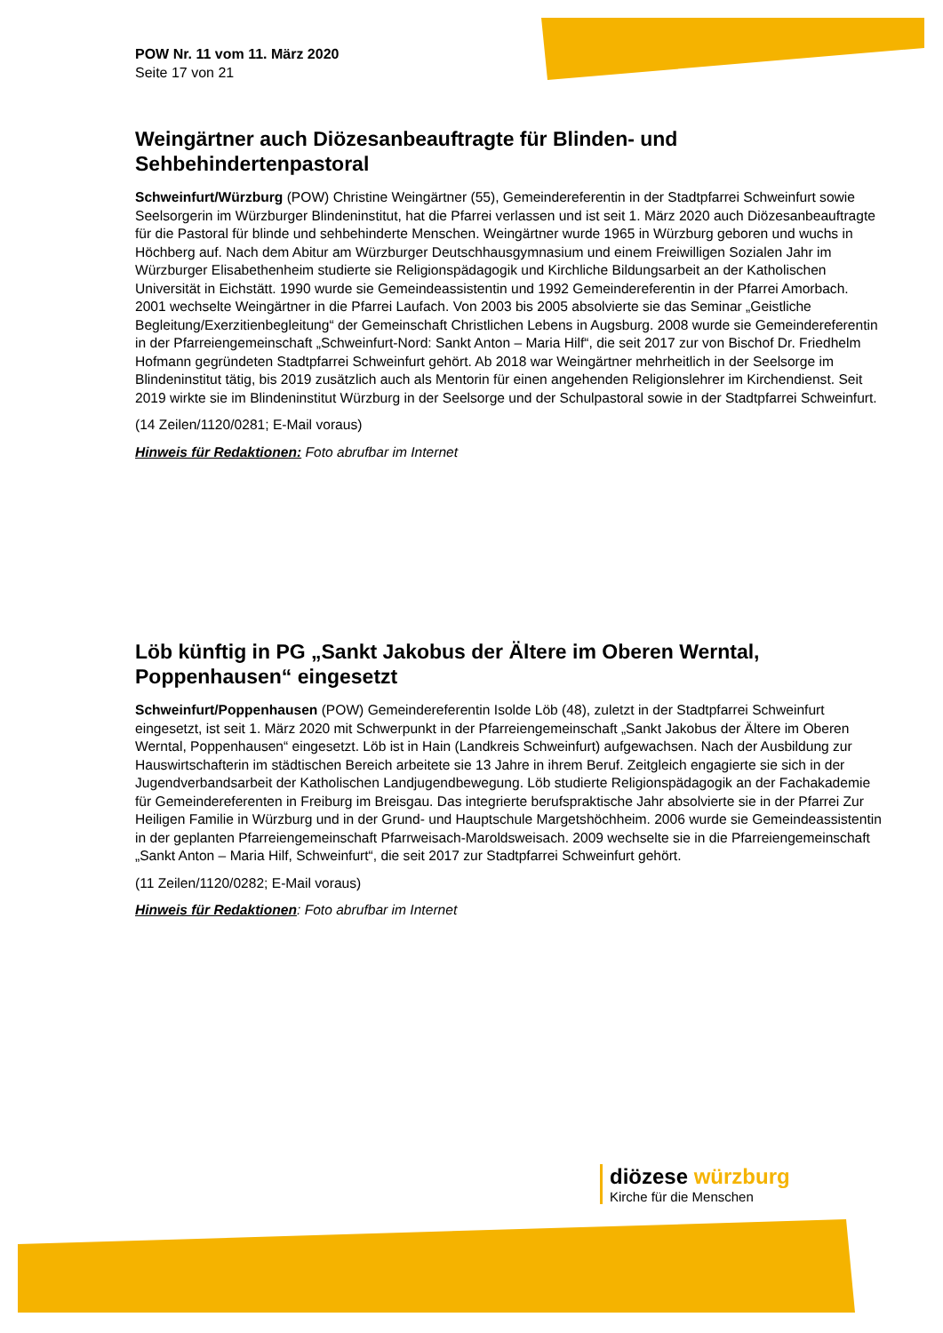POW Nr. 11 vom 11. März 2020
Seite 17 von 21
Weingärtner auch Diözesanbeauftragte für Blinden- und Sehbehindertenpastoral
Schweinfurt/Würzburg (POW) Christine Weingärtner (55), Gemeindereferentin in der Stadtpfarrei Schweinfurt sowie Seelsorgerin im Würzburger Blindeninstitut, hat die Pfarrei verlassen und ist seit 1. März 2020 auch Diözesanbeauftragte für die Pastoral für blinde und sehbehinderte Menschen. Weingärtner wurde 1965 in Würzburg geboren und wuchs in Höchberg auf. Nach dem Abitur am Würzburger Deutschhausgymnasium und einem Freiwilligen Sozialen Jahr im Würzburger Elisabethenheim studierte sie Religionspädagogik und Kirchliche Bildungsarbeit an der Katholischen Universität in Eichstätt. 1990 wurde sie Gemeindeassistentin und 1992 Gemeindereferentin in der Pfarrei Amorbach. 2001 wechselte Weingärtner in die Pfarrei Laufach. Von 2003 bis 2005 absolvierte sie das Seminar „Geistliche Begleitung/Exerzitienbegleitung“ der Gemeinschaft Christlichen Lebens in Augsburg. 2008 wurde sie Gemeindereferentin in der Pfarreiengemeinschaft „Schweinfurt-Nord: Sankt Anton – Maria Hilf“, die seit 2017 zur von Bischof Dr. Friedhelm Hofmann gegründeten Stadtpfarrei Schweinfurt gehört. Ab 2018 war Weingärtner mehrheitlich in der Seelsorge im Blindeninstitut tätig, bis 2019 zusätzlich auch als Mentorin für einen angehenden Religionslehrer im Kirchendienst. Seit 2019 wirkte sie im Blindeninstitut Würzburg in der Seelsorge und der Schulpastoral sowie in der Stadtpfarrei Schweinfurt.
(14 Zeilen/1120/0281; E-Mail voraus)
Hinweis für Redaktionen: Foto abrufbar im Internet
Löb künftig in PG „Sankt Jakobus der Ältere im Oberen Werntal, Poppenhausen“ eingesetzt
Schweinfurt/Poppenhausen (POW) Gemeindereferentin Isolde Löb (48), zuletzt in der Stadtpfarrei Schweinfurt eingesetzt, ist seit 1. März 2020 mit Schwerpunkt in der Pfarreiengemeinschaft „Sankt Jakobus der Ältere im Oberen Werntal, Poppenhausen“ eingesetzt. Löb ist in Hain (Landkreis Schweinfurt) aufgewachsen. Nach der Ausbildung zur Hauswirtschafterin im städtischen Bereich arbeitete sie 13 Jahre in ihrem Beruf. Zeitgleich engagierte sie sich in der Jugendverbandsarbeit der Katholischen Landjugendbewegung. Löb studierte Religionspädagogik an der Fachakademie für Gemeindereferenten in Freiburg im Breisgau. Das integrierte berufspraktische Jahr absolvierte sie in der Pfarrei Zur Heiligen Familie in Würzburg und in der Grund- und Hauptschule Margetshöchheim. 2006 wurde sie Gemeindeassistentin in der geplanten Pfarreiengemeinschaft Pfarrweisach-Maroldsweisach. 2009 wechselte sie in die Pfarreiengemeinschaft „Sankt Anton – Maria Hilf, Schweinfurt“, die seit 2017 zur Stadtpfarrei Schweinfurt gehört.
(11 Zeilen/1120/0282; E-Mail voraus)
Hinweis für Redaktionen: Foto abrufbar im Internet
diözese würzburg
Kirche für die Menschen